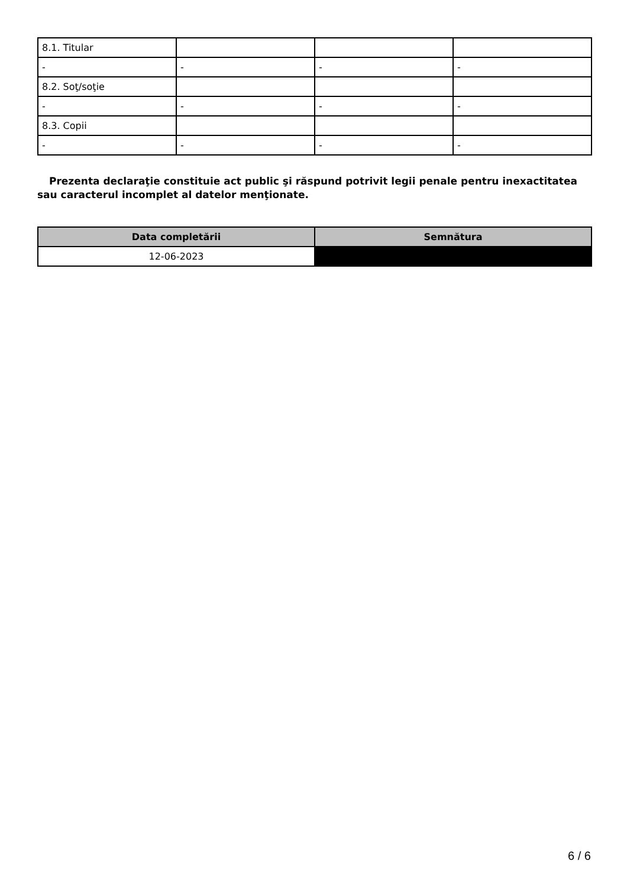| 8.1. Titular | | | |
| - | - | - | - |
| 8.2. Soţ/soţie | | | |
| - | - | - | - |
| 8.3. Copii | | | |
| - | - | - | - |
Prezenta declaraţie constituie act public şi răspund potrivit legii penale pentru inexactitatea sau caracterul incomplet al datelor menţionate.
| Data completării | Semnătura |
| --- | --- |
| 12-06-2023 | |
6 / 6